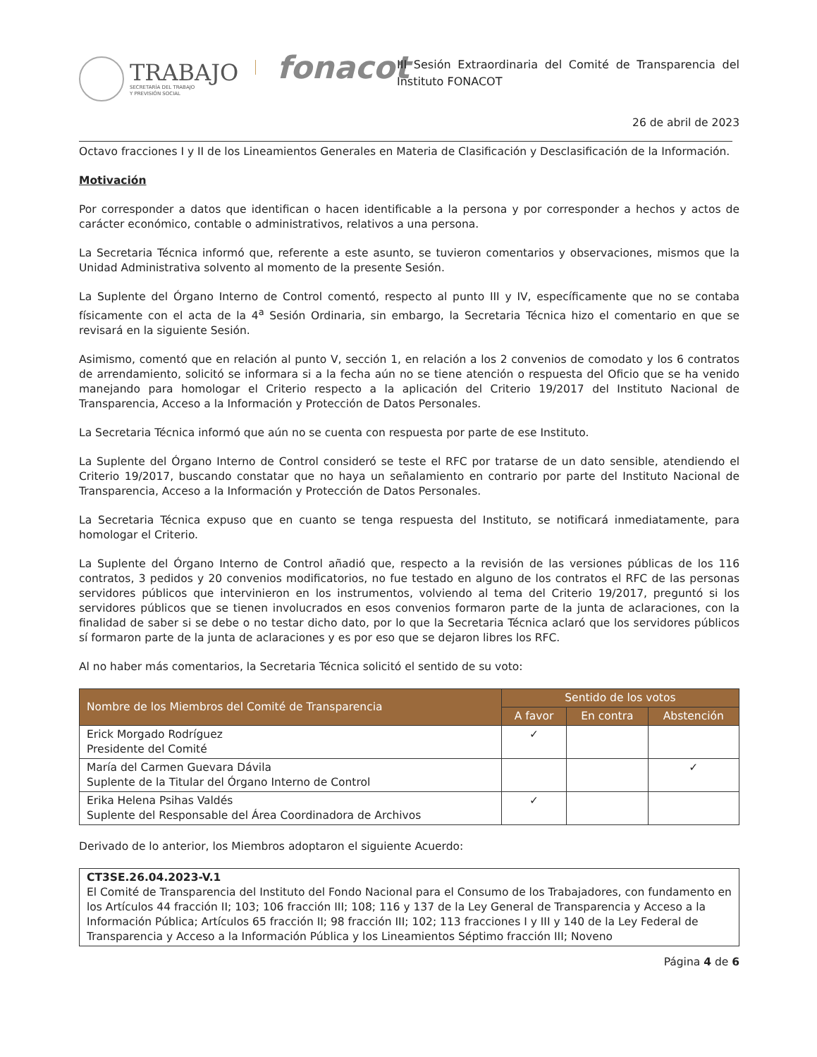TRABAJO
SECRETARÍA DEL TRABAJO
Y PREVISIÓN SOCIAL
fonacot
III Sesión Extraordinaria del Comité de Transparencia del Instituto FONACOT
26 de abril de 2023
Octavo fracciones I y II de los Lineamientos Generales en Materia de Clasificación y Desclasificación de la Información.
Motivación
Por corresponder a datos que identifican o hacen identificable a la persona y por corresponder a hechos y actos de carácter económico, contable o administrativos, relativos a una persona.
La Secretaria Técnica informó que, referente a este asunto, se tuvieron comentarios y observaciones, mismos que la Unidad Administrativa solvento al momento de la presente Sesión.
La Suplente del Órgano Interno de Control comentó, respecto al punto III y IV, específicamente que no se contaba físicamente con el acta de la 4<sup>a</sup> Sesión Ordinaria, sin embargo, la Secretaria Técnica hizo el comentario en que se revisará en la siguiente Sesión.
Asimismo, comentó que en relación al punto V, sección 1, en relación a los 2 convenios de comodato y los 6 contratos de arrendamiento, solicitó se informara si a la fecha aún no se tiene atención o respuesta del Oficio que se ha venido manejando para homologar el Criterio respecto a la aplicación del Criterio 19/2017 del Instituto Nacional de Transparencia, Acceso a la Información y Protección de Datos Personales.
La Secretaria Técnica informó que aún no se cuenta con respuesta por parte de ese Instituto.
La Suplente del Órgano Interno de Control consideró se teste el RFC por tratarse de un dato sensible, atendiendo el Criterio 19/2017, buscando constatar que no haya un señalamiento en contrario por parte del Instituto Nacional de Transparencia, Acceso a la Información y Protección de Datos Personales.
La Secretaria Técnica expuso que en cuanto se tenga respuesta del Instituto, se notificará inmediatamente, para homologar el Criterio.
La Suplente del Órgano Interno de Control añadió que, respecto a la revisión de las versiones públicas de los 116 contratos, 3 pedidos y 20 convenios modificatorios, no fue testado en alguno de los contratos el RFC de las personas servidores públicos que intervinieron en los instrumentos, volviendo al tema del Criterio 19/2017, preguntó si los servidores públicos que se tienen involucrados en esos convenios formaron parte de la junta de aclaraciones, con la finalidad de saber si se debe o no testar dicho dato, por lo que la Secretaria Técnica aclaró que los servidores públicos sí formaron parte de la junta de aclaraciones y es por eso que se dejaron libres los RFC.
Al no haber más comentarios, la Secretaria Técnica solicitó el sentido de su voto:
| Nombre de los Miembros del Comité de Transparencia | Sentido de los votos | | |
| --- | --- | --- | --- |
| | A favor | En contra | Abstención |
| Erick Morgado Rodríguez Presidente del Comité | ✓ | | |
| María del Carmen Guevara Dávila Suplente de la Titular del Órgano Interno de Control | | | ✓ |
| Erika Helena Psihas Valdés Suplente del Responsable del Área Coordinadora de Archivos | ✓ | | |
Derivado de lo anterior, los Miembros adoptaron el siguiente Acuerdo:
CT3SE.26.04.2023-V.1
El Comité de Transparencia del Instituto del Fondo Nacional para el Consumo de los Trabajadores, con fundamento en los Artículos 44 fracción II; 103; 106 fracción III; 108; 116 y 137 de la Ley General de Transparencia y Acceso a la Información Pública; Artículos 65 fracción II; 98 fracción III; 102; 113 fracciones I y III y 140 de la Ley Federal de Transparencia y Acceso a la Información Pública y los Lineamientos Séptimo fracción III; Noveno
Página 4 de 6